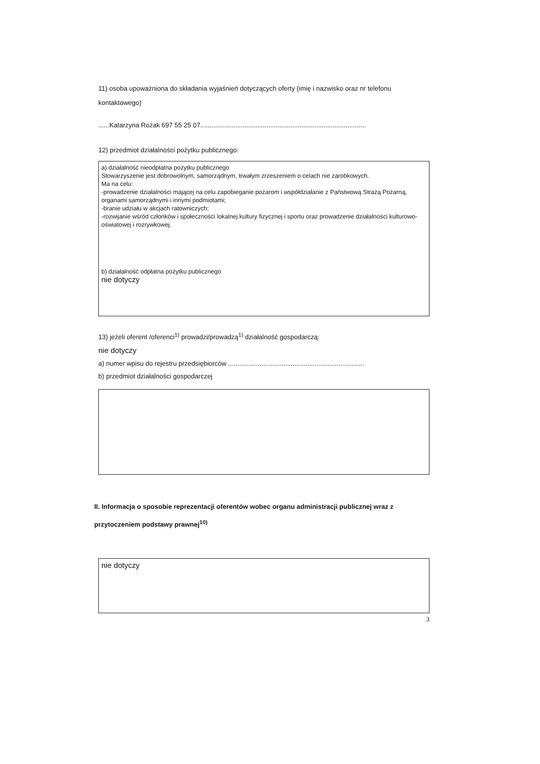11) osoba upoważniona do składania wyjaśnień dotyczących oferty (imię i nazwisko oraz nr telefonu kontaktowego)
......Katarzyna Rożak 697 55 25 07..........................................................................................
12) przedmiot działalności pożytku publicznego:
a) działalność nieodpłatna pożytku publicznego
Stowarzyszenie jest dobrowolnym, samorządnym, trwałym zrzeszeniem o celach nie zarobkowych.
Ma na celu:
-prowadzenie działalności mającej na celu zapobieganie pożarom i współdziałanie z Państwową Strażą Pożarną, organami samorządnymi i innymi podmiotami;
-branie udziału w akcjach ratowniczych;
-rozwijanie wśród członków i społeczności lokalnej kultury fizycznej i sportu oraz prowadzenie działalności kulturowo-oświatowej i rozrywkowej.
b) działalność odpłatna pożytku publicznego
nie dotyczy
13) jeżeli oferent /oferenci<sup>1)</sup> prowadzi/prowadzą<sup>1)</sup> działalność gospodarczą:
nie dotyczy
a) numer wpisu do rejestru przedsiębiorców ..........................................................................
b) przedmiot działalności gospodarczej
II. Informacja o sposobie reprezentacji oferentów wobec organu administracji publicznej wraz z przytoczeniem podstawy prawnej<sup>10)</sup>
nie dotyczy
3